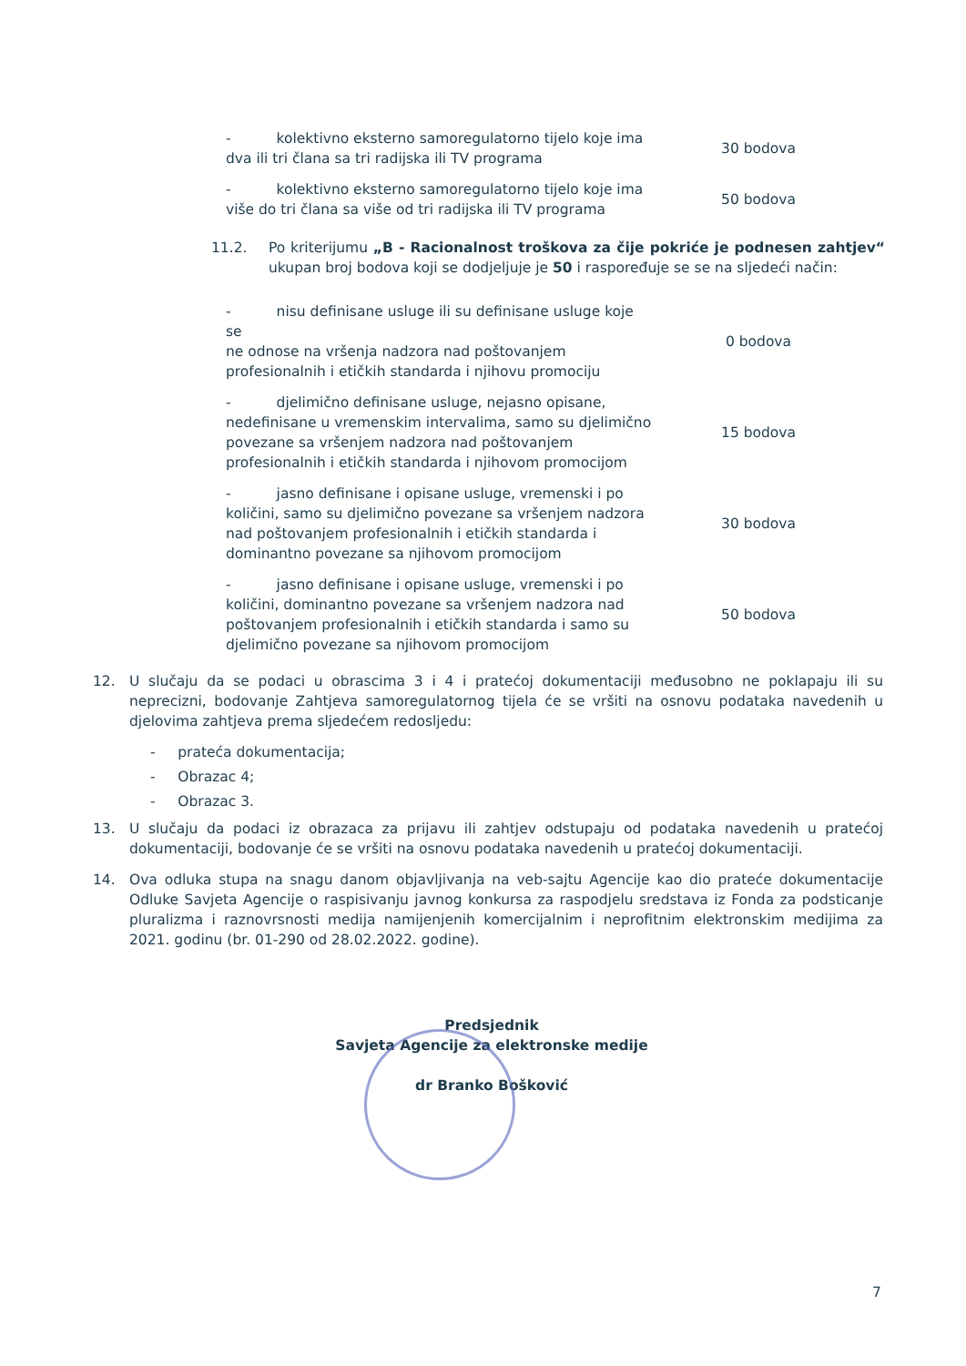| - kolektivno eksterno samoregulatorno tijelo koje ima dva ili tri člana sa tri radijska ili TV programa | 30 bodova |
| - kolektivno eksterno samoregulatorno tijelo koje ima više do tri člana sa više od tri radijska ili TV programa | 50 bodova |
11.2. Po kriterijumu „B - Racionalnost troškova za čije pokriće je podnesen zahtjev“ ukupan broj bodova koji se dodjeljuje je 50 i raspoređuje se se na sljedeći način:
| - nisu definisane usluge ili su definisane usluge koje se ne odnose na vršenja nadzora nad poštovanjem profesionalnih i etičkih standarda i njihovu promociju | 0 bodova |
| - djelimično definisane usluge, nejasno opisane, nedefinisane u vremenskim intervalima, samo su djelimično povezane sa vršenjem nadzora nad poštovanjem profesionalnih i etičkih standarda i njihovom promocijom | 15 bodova |
| - jasno definisane i opisane usluge, vremenski i po količini, samo su djelimično povezane sa vršenjem nadzora nad poštovanjem profesionalnih i etičkih standarda i dominantno povezane sa njihovom promocijom | 30 bodova |
| - jasno definisane i opisane usluge, vremenski i po količini, dominantno povezane sa vršenjem nadzora nad poštovanjem profesionalnih i etičkih standarda i samo su djelimično povezane sa njihovom promocijom | 50 bodova |
12. U slučaju da se podaci u obrascima 3 i 4 i pratećoj dokumentaciji međusobno ne poklapaju ili su neprecizni, bodovanje Zahtjeva samoregulatornog tijela će se vršiti na osnovu podataka navedenih u djelovima zahtjeva prema sljedećem redosljedu:
- prateća dokumentacija;
- Obrazac 4;
- Obrazac 3.
13. U slučaju da podaci iz obrazaca za prijavu ili zahtjev odstupaju od podataka navedenih u pratećoj dokumentaciji, bodovanje će se vršiti na osnovu podataka navedenih u pratećoj dokumentaciji.
14. Ova odluka stupa na snagu danom objavljivanja na veb-sajtu Agencije kao dio prateće dokumentacije Odluke Savjeta Agencije o raspisivanju javnog konkursa za raspodjelu sredstava iz Fonda za podsticanje pluralizma i raznovrsnosti medija namijenjenih komercijalnim i neprofitnim elektronskim medijima za 2021. godinu (br. 01-290 od 28.02.2022. godine).
Predsjednik
Savjeta Agencije za elektronske medije
dr Branko Bošković
7